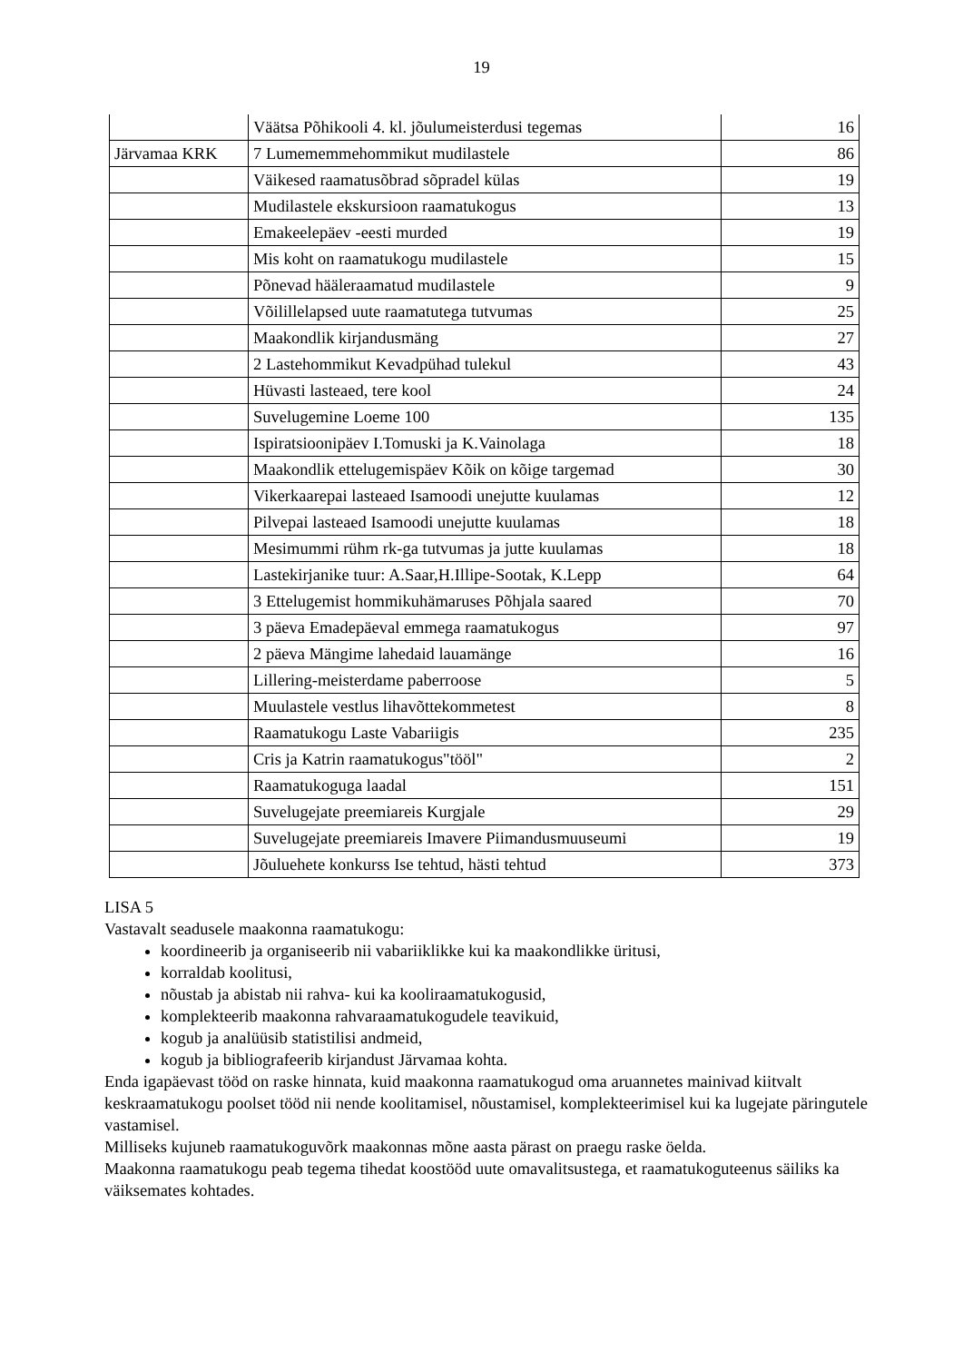19
| | Väätsa Põhikooli 4. kl. jõulumeisterdusi tegemas | 16 |
| Järvamaa KRK | 7 Lumememmehommikut mudilastele | 86 |
| | Väikesed raamatusõbrad sõpradel külas | 19 |
| | Mudilastele ekskursioon raamatukogus | 13 |
| | Emakeelepäev -eesti murded | 19 |
| | Mis koht on raamatukogu mudilastele | 15 |
| | Põnevad hääleraamatud mudilastele | 9 |
| | Võilillelapsed uute raamatutega tutvumas | 25 |
| | Maakondlik kirjandusmäng | 27 |
| | 2 Lastehommikut Kevadpühad tulekul | 43 |
| | Hüvasti lasteaed, tere kool | 24 |
| | Suvelugemine Loeme 100 | 135 |
| | Ispiratsioonipäev I.Tomuski ja K.Vainolaga | 18 |
| | Maakondlik ettelugemispäev Kõik on kõige targemad | 30 |
| | Vikerkaarepai lasteaed Isamoodi unejutte kuulamas | 12 |
| | Pilvepai lasteaed Isamoodi unejutte kuulamas | 18 |
| | Mesimummi rühm rk-ga tutvumas ja jutte kuulamas | 18 |
| | Lastekirjanike tuur: A.Saar,H.Illipe-Sootak, K.Lepp | 64 |
| | 3 Ettelugemist hommikuhämaruses Põhjala saared | 70 |
| | 3 päeva Emadepäeval emmega raamatukogus | 97 |
| | 2 päeva Mängime lahedaid lauamänge | 16 |
| | Lillering-meisterdame paberroose | 5 |
| | Muulastele vestlus lihavõttekommetest | 8 |
| | Raamatukogu Laste Vabariigis | 235 |
| | Cris ja Katrin raamatukogus"tööl" | 2 |
| | Raamatukoguga laadal | 151 |
| | Suvelugejate preemiareis Kurgjale | 29 |
| | Suvelugejate preemiareis Imavere Piimandusmuuseumi | 19 |
| | Jõuluehete konkurss Ise tehtud, hästi tehtud | 373 |
LISA 5
Vastavalt seadusele maakonna raamatukogu:
koordineerib ja organiseerib nii vabariiklikke kui ka maakondlikke üritusi,
korraldab koolitusi,
nõustab ja abistab nii rahva- kui ka kooliraamatukogusid,
komplekteerib maakonna rahvaraamatukogudele teavikuid,
kogub ja analüüsib statistilisi andmeid,
kogub ja bibliografeerib kirjandust Järvamaa kohta.
Enda igapäevast tööd on raske hinnata, kuid maakonna raamatukogud oma aruannetes mainivad kiitvalt keskraamatukogu poolset tööd nii nende koolitamisel, nõustamisel, komplekteerimisel kui ka lugejate päringutele vastamisel.
Milliseks kujuneb raamatukoguvõrk maakonnas mõne aasta pärast on praegu raske öelda.
Maakonna raamatukogu peab tegema tihedat koostööd uute omavalitsustega, et raamatukoguteenus säiliks ka väiksemates kohtades.